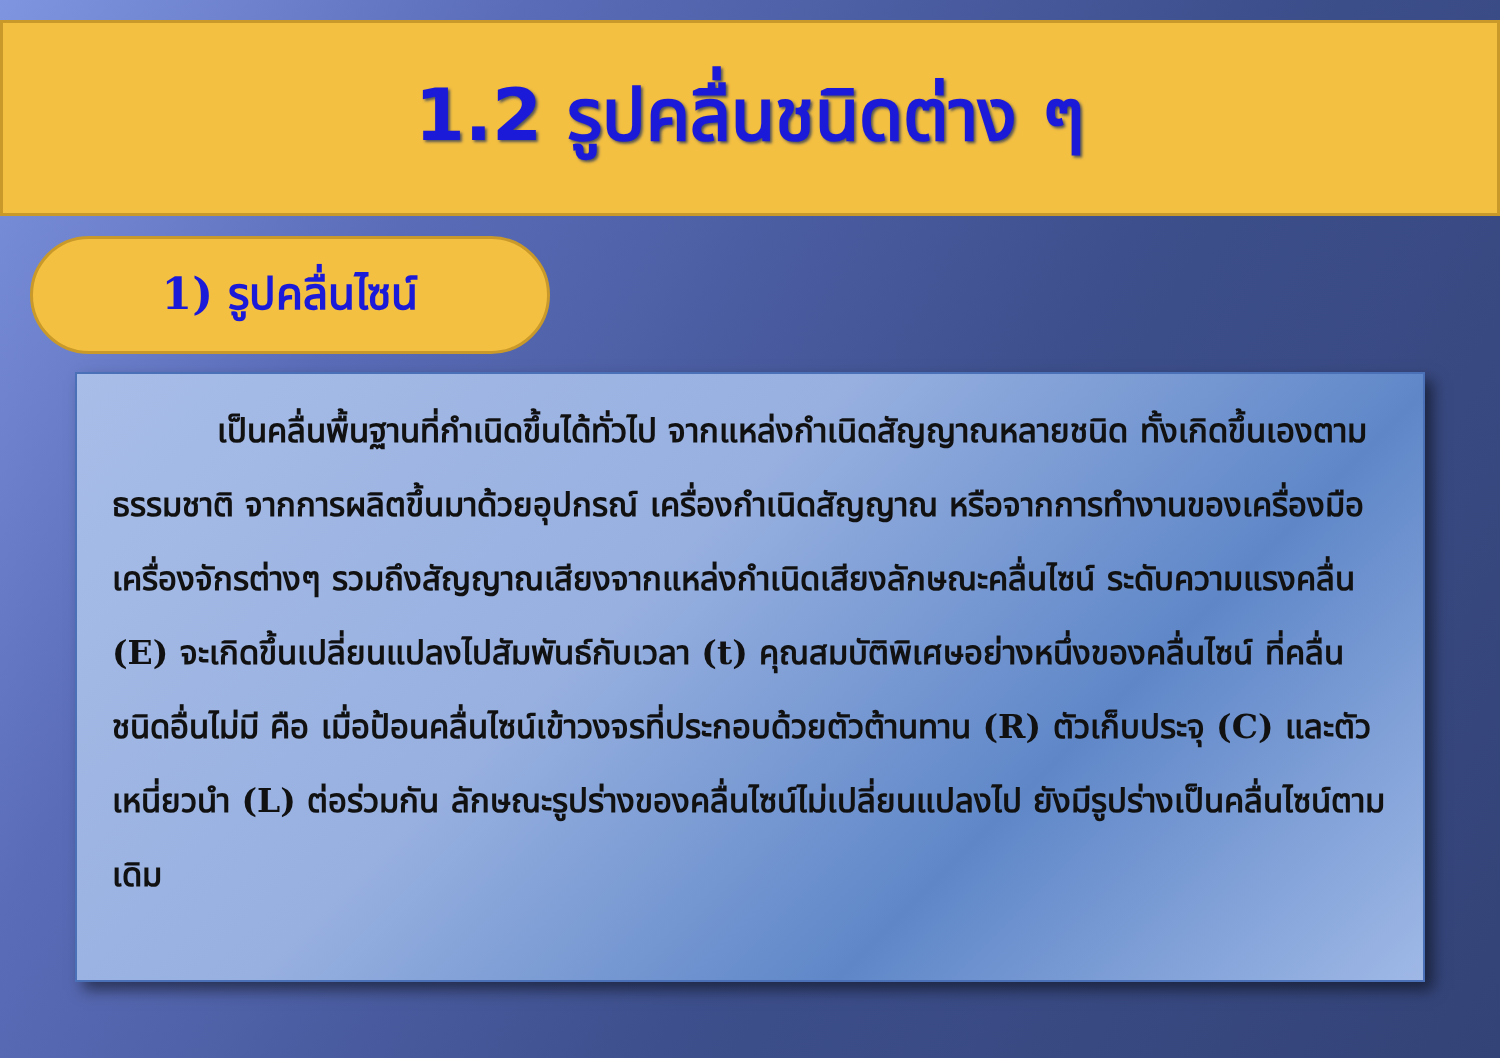1.2 รูปคลื่นชนิดต่าง ๆ
1) รูปคลื่นไซน์
เป็นคลื่นพื้นฐานที่กำเนิดขึ้นได้ทั่วไป จากแหล่งกำเนิดสัญญาณหลายชนิด ทั้งเกิดขึ้นเองตามธรรมชาติ จากการผลิตขึ้นมาด้วยอุปกรณ์ เครื่องกำเนิดสัญญาณ หรือจากการทำงานของเครื่องมือเครื่องจักรต่างๆ รวมถึงสัญญาณเสียงจากแหล่งกำเนิดเสียงลักษณะคลื่นไซน์ ระดับความแรงคลื่น (E) จะเกิดขึ้นเปลี่ยนแปลงไปสัมพันธ์กับเวลา (t) คุณสมบัติพิเศษอย่างหนึ่งของคลื่นไซน์ ที่คลื่นชนิดอื่นไม่มี คือ เมื่อป้อนคลื่นไซน์เข้าวงจรที่ประกอบด้วยตัวต้านทาน (R) ตัวเก็บประจุ (C) และตัวเหนี่ยวนำ (L) ต่อร่วมกัน ลักษณะรูปร่างของคลื่นไซน์ไม่เปลี่ยนแปลงไป ยังมีรูปร่างเป็นคลื่นไซน์ตามเดิม